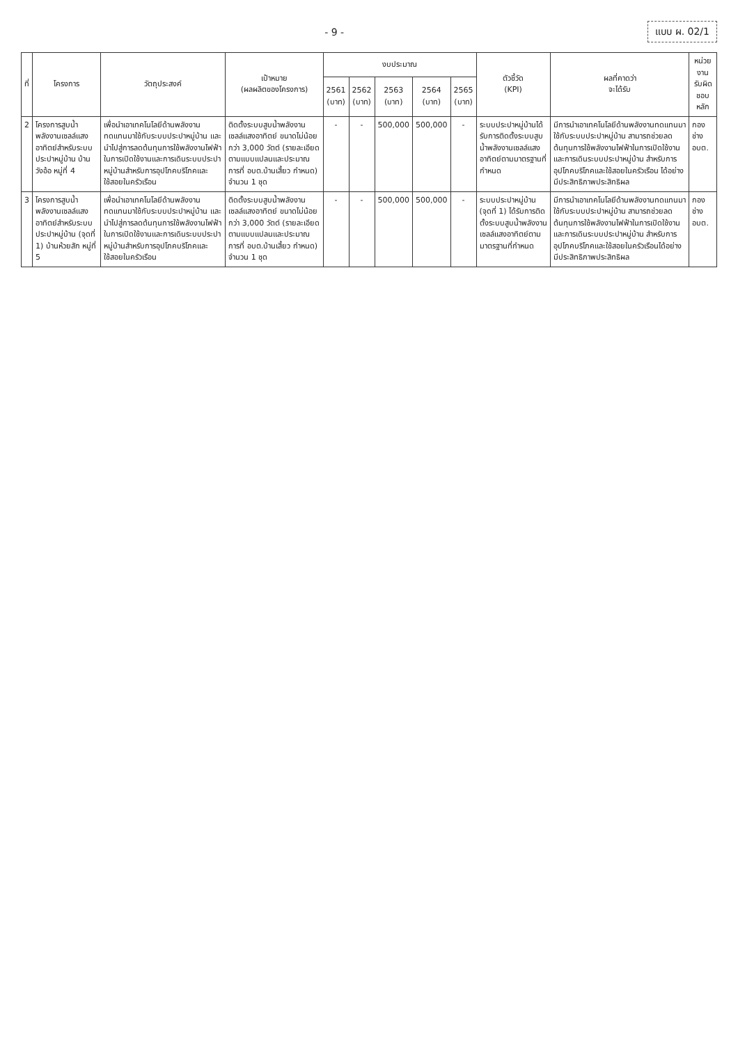- 9 - แบบ ผ. 02/1
| ที่ | โครงการ | วัตถุประสงค์ | เป้าหมาย (ผลผลิตของโครงการ) | งบประมาณ | | | | | ตัวชี้วัด (KPI) | ผลที่คาดว่า จะได้รับ | หน่วยงาน รับผิดชอบหลัก |
| --- | --- | --- | --- | --- | --- | --- | --- | --- | --- | --- | --- |
| | | | | 2561 (บาท) | 2562 (บาท) | 2563 (บาท) | 2564 (บาท) | 2565 (บาท) | | | |
| 2 | โครงการสูบน้ำพลังงานเซลล์แสงอาทิตย์สำหรับระบบประปาหมู่บ้าน บ้านวังอ้อ หมู่ที่ 4 | เพื่อนำเอาเทคโนโลยีด้านพลังงานทดแทนมาใช้กับระบบประปาหมู่บ้าน และนำไปสู่การลดต้นทุนการใช้พลังงานไฟฟ้าในการเปิดใช้งานและการเดินระบบประปาหมู่บ้านสำหรับการอุปโภคบริโภคและใช้สอยในครัวเรือน | ติดตั้งระบบสูบน้ำพลังงานเซลล์แสงอาทิตย์ ขนาดไม่น้อยกว่า 3,000 วัตต์ (รายละเอียดตามแบบแปลนและประมาณการที่ อบต.บ้านเสี้ยว กำหนด) จำนวน 1 ชุด | - | - | 500,000 | 500,000 | - | ระบบประปาหมู่บ้านได้รับการติดตั้งระบบสูบน้ำพลังงานเซลล์แสงอาทิตย์ตามมาตรฐานที่กำหนด | มีการนำเอาเทคโนโลยีด้านพลังงานทดแทนมาใช้กับระบบประปาหมู่บ้าน สามารถช่วยลดต้นทุนการใช้พลังงานไฟฟ้าในการเปิดใช้งานและการเดินระบบประปาหมู่บ้าน สำหรับการอุปโภคบริโภคและใช้สอยในครัวเรือน ได้อย่างมีประสิทธิภาพประสิทธิผล | กองช่าง อบต. |
| 3 | โครงการสูบน้ำพลังงานเซลล์แสงอาทิตย์สำหรับระบบประปาหมู่บ้าน (จุดที่ 1) บ้านห้วยสัก หมู่ที่ 5 | เพื่อนำเอาเทคโนโลยีด้านพลังงานทดแทนมาใช้กับระบบประปาหมู่บ้าน และนำไปสู่การลดต้นทุนการใช้พลังงานไฟฟ้าในการเปิดใช้งานและการเดินระบบประปาหมู่บ้านสำหรับการอุปโภคบริโภคและใช้สอยในครัวเรือน | ติดตั้งระบบสูบน้ำพลังงานเซลล์แสงอาทิตย์ ขนาดไม่น้อยกว่า 3,000 วัตต์ (รายละเอียดตามแบบแปลนและประมาณการที่ อบต.บ้านเสี้ยว กำหนด) จำนวน 1 ชุด | - | - | 500,000 | 500,000 | - | ระบบประปาหมู่บ้าน (จุดที่ 1) ได้รับการติดตั้งระบบสูบน้ำพลังงานเซลล์แสงอาทิตย์ตามมาตรฐานที่กำหนด | มีการนำเอาเทคโนโลยีด้านพลังงานทดแทนมาใช้กับระบบประปาหมู่บ้าน สามารถช่วยลดต้นทุนการใช้พลังงานไฟฟ้าในการเปิดใช้งานและการเดินระบบประปาหมู่บ้าน สำหรับการอุปโภคบริโภคและใช้สอยในครัวเรือนได้อย่างมีประสิทธิภาพประสิทธิผล | กองช่าง อบต. |